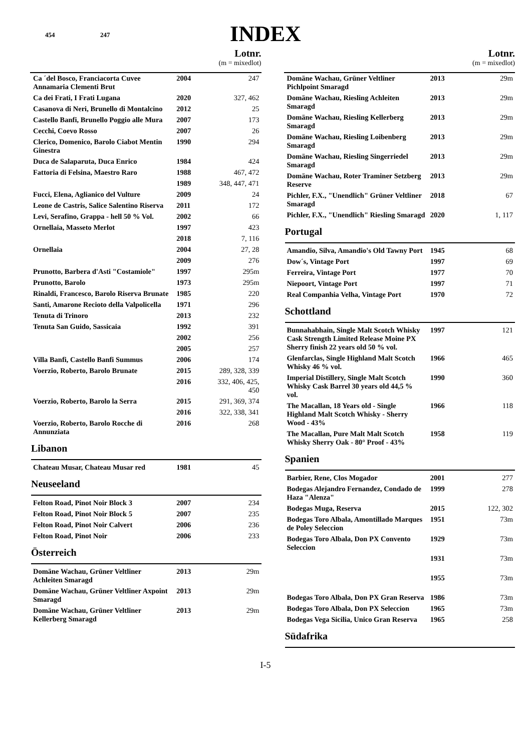454 247
INDEX
Lotnr.
(m = mixedlot)
| Ca ´del Bosco, Franciacorta Cuvee Annamaria Clementi Brut | 2004 | 247 |
| Ca dei Frati, I Frati Lugana | 2020 | 327, 462 |
| Casanova di Neri, Brunello di Montalcino | 2012 | 25 |
| Castello Banfi, Brunello Poggio alle Mura | 2007 | 173 |
| Cecchi, Coevo Rosso | 2007 | 26 |
| Clerico, Domenico, Barolo Ciabot Mentin Ginestra | 1990 | 294 |
| Duca de Salaparuta, Duca Enrico | 1984 | 424 |
| Fattoria di Felsina, Maestro Raro | 1988 | 467, 472 |
| | 1989 | 348, 447, 471 |
| Fucci, Elena, Aglianico del Vulture | 2009 | 24 |
| Leone de Castris, Salice Salentino Riserva | 2011 | 172 |
| Levi, Serafino, Grappa - hell 50 % Vol. | 2002 | 66 |
| Ornellaia, Masseto Merlot | 1997 | 423 |
| | 2018 | 7, 116 |
| Ornellaia | 2004 | 27, 28 |
| | 2009 | 276 |
| Prunotto, Barbera d'Asti "Costamiole" | 1997 | 295m |
| Prunotto, Barolo | 1973 | 295m |
| Rinaldi, Francesco, Barolo Riserva Brunate | 1985 | 220 |
| Santi, Amarone Recioto della Valpolicella | 1971 | 296 |
| Tenuta di Trinoro | 2013 | 232 |
| Tenuta San Guido, Sassicaia | 1992 | 391 |
| | 2002 | 256 |
| | 2005 | 257 |
| Villa Banfi, Castello Banfi Summus | 2006 | 174 |
| Voerzio, Roberto, Barolo Brunate | 2015 | 289, 328, 339 |
| | 2016 | 332, 406, 425, 450 |
| Voerzio, Roberto, Barolo la Serra | 2015 | 291, 369, 374 |
| | 2016 | 322, 338, 341 |
| Voerzio, Roberto, Barolo Rocche di Annunziata | 2016 | 268 |
Libanon
| Chateau Musar, Chateau Musar red | 1981 | 45 |
Neuseeland
| Felton Road, Pinot Noir Block 3 | 2007 | 234 |
| Felton Road, Pinot Noir Block 5 | 2007 | 235 |
| Felton Road, Pinot Noir Calvert | 2006 | 236 |
| Felton Road, Pinot Noir | 2006 | 233 |
Österreich
| Domäne Wachau, Grüner Veltliner Achleiten Smaragd | 2013 | 29m |
| Domäne Wachau, Grüner Veltliner Axpoint Smaragd | 2013 | 29m |
| Domäne Wachau, Grüner Veltliner Kellerberg Smaragd | 2013 | 29m |
Lotnr.
(m = mixedlot)
| Domäne Wachau, Grüner Veltliner Pichlpoint Smaragd | 2013 | 29m |
| Domäne Wachau, Riesling Achleiten Smaragd | 2013 | 29m |
| Domäne Wachau, Riesling Kellerberg Smaragd | 2013 | 29m |
| Domäne Wachau, Riesling Loibenberg Smaragd | 2013 | 29m |
| Domäne Wachau, Riesling Singerriedel Smaragd | 2013 | 29m |
| Domäne Wachau, Roter Traminer Setzberg Reserve | 2013 | 29m |
| Pichler, F.X., "Unendlich" Grüner Veltliner Smaragd | 2018 | 67 |
| Pichler, F.X., "Unendlich" Riesling Smaragd | 2020 | 1, 117 |
Portugal
| Amandio, Silva, Amandio's Old Tawny Port | 1945 | 68 |
| Dow´s, Vintage Port | 1997 | 69 |
| Ferreira, Vintage Port | 1977 | 70 |
| Niepoort, Vintage Port | 1997 | 71 |
| Real Companhia Velha, Vintage Port | 1970 | 72 |
Schottland
| Bunnahabhain, Single Malt Scotch Whisky Cask Strength Limited Release Moine PX Sherry finish 22 years old 50 % vol. | 1997 | 121 |
| Glenfarclas, Single Highland Malt Scotch Whisky 46 % vol. | 1966 | 465 |
| Imperial Distillery, Single Malt Scotch Whisky Cask Barrel 30 years old 44,5 % vol. | 1990 | 360 |
| The Macallan, 18 Years old - Single Highland Malt Scotch Whisky - Sherry Wood - 43% | 1966 | 118 |
| The Macallan, Pure Malt Malt Scotch Whisky Sherry Oak - 80° Proof - 43% | 1958 | 119 |
Spanien
| Barbier, Rene, Clos Mogador | 2001 | 277 |
| Bodegas Alejandro Fernandez, Condado de Haza "Alenza" | 1999 | 278 |
| Bodegas Muga, Reserva | 2015 | 122, 302 |
| Bodegas Toro Albala, Amontillado Marques de Poley Seleccion | 1951 | 73m |
| Bodegas Toro Albala, Don PX Convento Seleccion | 1929 | 73m |
| | 1931 | 73m |
| | 1955 | 73m |
| Bodegas Toro Albala, Don PX Gran Reserva | 1986 | 73m |
| Bodegas Toro Albala, Don PX Seleccion | 1965 | 73m |
| Bodegas Vega Sicilia, Unico Gran Reserva | 1965 | 258 |
Südafrika
I-5